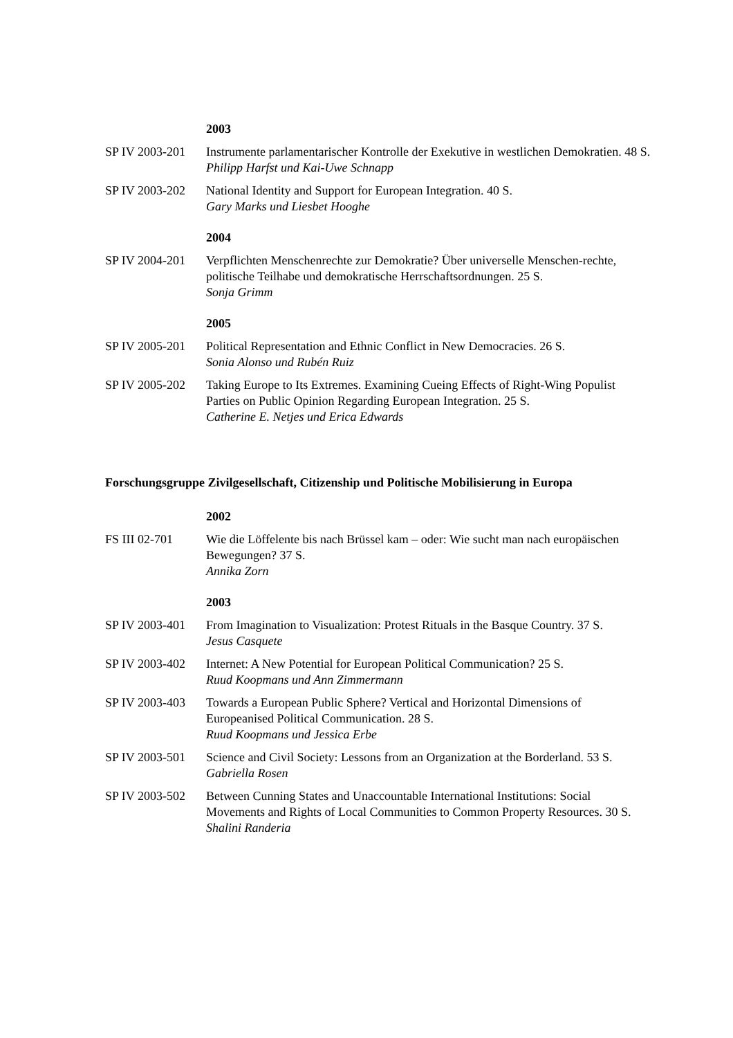2003
SP IV 2003-201
Instrumente parlamentarischer Kontrolle der Exekutive in westlichen Demokratien. 48 S.
Philipp Harfst und Kai-Uwe Schnapp
SP IV 2003-202
National Identity and Support for European Integration. 40 S.
Gary Marks und Liesbet Hooghe
2004
SP IV 2004-201
Verpflichten Menschenrechte zur Demokratie? Über universelle Menschen-rechte, politische Teilhabe und demokratische Herrschaftsordnungen. 25 S.
Sonja Grimm
2005
SP IV 2005-201
Political Representation and Ethnic Conflict in New Democracies. 26 S.
Sonia Alonso und Rubén Ruiz
SP IV 2005-202
Taking Europe to Its Extremes. Examining Cueing Effects of Right-Wing Populist Parties on Public Opinion Regarding European Integration. 25 S.
Catherine E. Netjes und Erica Edwards
Forschungsgruppe Zivilgesellschaft, Citizenship und Politische Mobilisierung in Europa
2002
FS III 02-701 Wie die Löffelente bis nach Brüssel kam – oder: Wie sucht man nach europäischen Bewegungen? 37 S.
Annika Zorn
2003
SP IV 2003-401
From Imagination to Visualization: Protest Rituals in the Basque Country. 37 S.
Jesus Casquete
SP IV 2003-402
Internet: A New Potential for European Political Communication? 25 S.
Ruud Koopmans und Ann Zimmermann
SP IV 2003-403
Towards a European Public Sphere? Vertical and Horizontal Dimensions of Europeanised Political Communication. 28 S.
Ruud Koopmans und Jessica Erbe
SP IV 2003-501
Science and Civil Society: Lessons from an Organization at the Borderland. 53 S.
Gabriella Rosen
SP IV 2003-502
Between Cunning States and Unaccountable International Institutions: Social Movements and Rights of Local Communities to Common Property Resources. 30 S.
Shalini Randeria